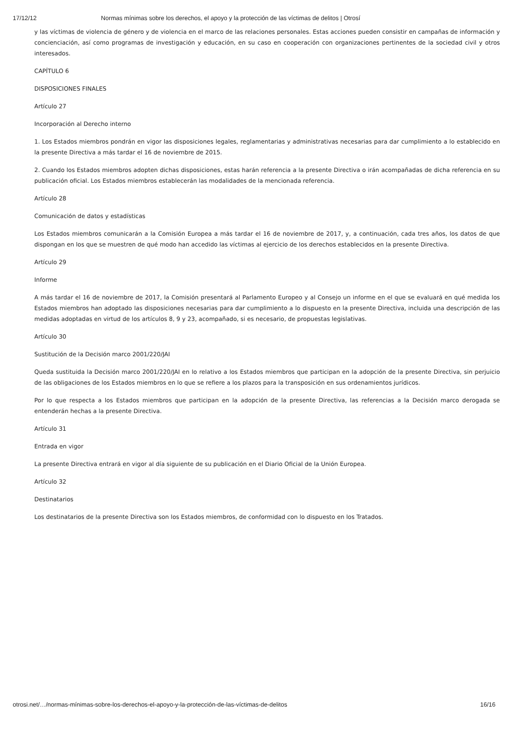17/12/12 Normas mínimas sobre los derechos, el apoyo y la protección de las víctimas de delitos | Otrosí
y las víctimas de violencia de género y de violencia en el marco de las relaciones personales. Estas acciones pueden consistir en campañas de información y concienciación, así como programas de investigación y educación, en su caso en cooperación con organizaciones pertinentes de la sociedad civil y otros interesados.
CAPÍTULO 6
DISPOSICIONES FINALES
Artículo 27
Incorporación al Derecho interno
1. Los Estados miembros pondrán en vigor las disposiciones legales, reglamentarias y administrativas necesarias para dar cumplimiento a lo establecido en la presente Directiva a más tardar el 16 de noviembre de 2015.
2. Cuando los Estados miembros adopten dichas disposiciones, estas harán referencia a la presente Directiva o irán acompañadas de dicha referencia en su publicación oficial. Los Estados miembros establecerán las modalidades de la mencionada referencia.
Artículo 28
Comunicación de datos y estadísticas
Los Estados miembros comunicarán a la Comisión Europea a más tardar el 16 de noviembre de 2017, y, a continuación, cada tres años, los datos de que dispongan en los que se muestren de qué modo han accedido las víctimas al ejercicio de los derechos establecidos en la presente Directiva.
Artículo 29
Informe
A más tardar el 16 de noviembre de 2017, la Comisión presentará al Parlamento Europeo y al Consejo un informe en el que se evaluará en qué medida los Estados miembros han adoptado las disposiciones necesarias para dar cumplimiento a lo dispuesto en la presente Directiva, incluida una descripción de las medidas adoptadas en virtud de los artículos 8, 9 y 23, acompañado, si es necesario, de propuestas legislativas.
Artículo 30
Sustitución de la Decisión marco 2001/220/JAI
Queda sustituida la Decisión marco 2001/220/JAI en lo relativo a los Estados miembros que participan en la adopción de la presente Directiva, sin perjuicio de las obligaciones de los Estados miembros en lo que se refiere a los plazos para la transposición en sus ordenamientos jurídicos.
Por lo que respecta a los Estados miembros que participan en la adopción de la presente Directiva, las referencias a la Decisión marco derogada se entenderán hechas a la presente Directiva.
Artículo 31
Entrada en vigor
La presente Directiva entrará en vigor al día siguiente de su publicación en el Diario Oficial de la Unión Europea.
Artículo 32
Destinatarios
Los destinatarios de la presente Directiva son los Estados miembros, de conformidad con lo dispuesto en los Tratados.
otrosi.net/…/normas-mínimas-sobre-los-derechos-el-apoyo-y-la-protección-de-las-víctimas-de-delitos 16/16